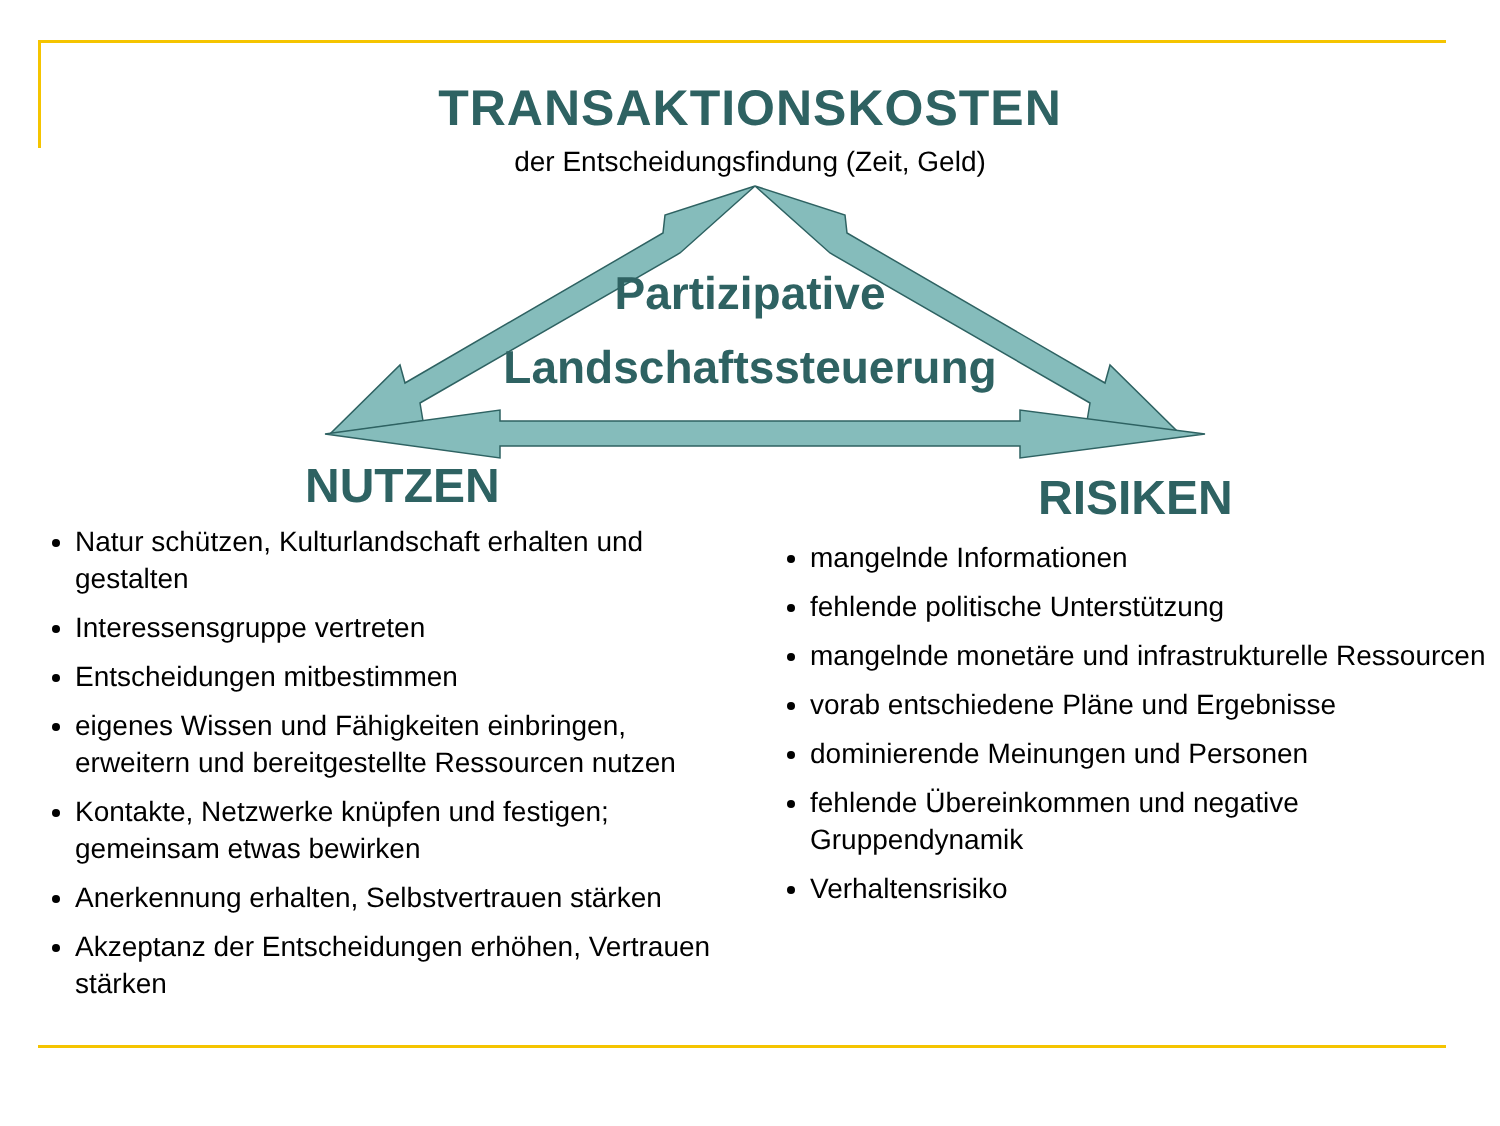TRANSAKTIONSKOSTEN
der Entscheidungsfindung (Zeit, Geld)
Partizipative
Landschaftssteuerung
NUTZEN
Natur schützen, Kulturlandschaft erhalten und gestalten
Interessensgruppe vertreten
Entscheidungen mitbestimmen
eigenes Wissen und Fähigkeiten einbringen, erweitern und bereitgestellte Ressourcen nutzen
Kontakte, Netzwerke knüpfen und festigen; gemeinsam etwas bewirken
Anerkennung erhalten, Selbstvertrauen stärken
Akzeptanz der Entscheidungen erhöhen, Vertrauen stärken
RISIKEN
mangelnde Informationen
fehlende politische Unterstützung
mangelnde monetäre und infrastrukturelle Ressourcen
vorab entschiedene Pläne und Ergebnisse
dominierende Meinungen und Personen
fehlende Übereinkommen und negative Gruppendynamik
Verhaltensrisiko